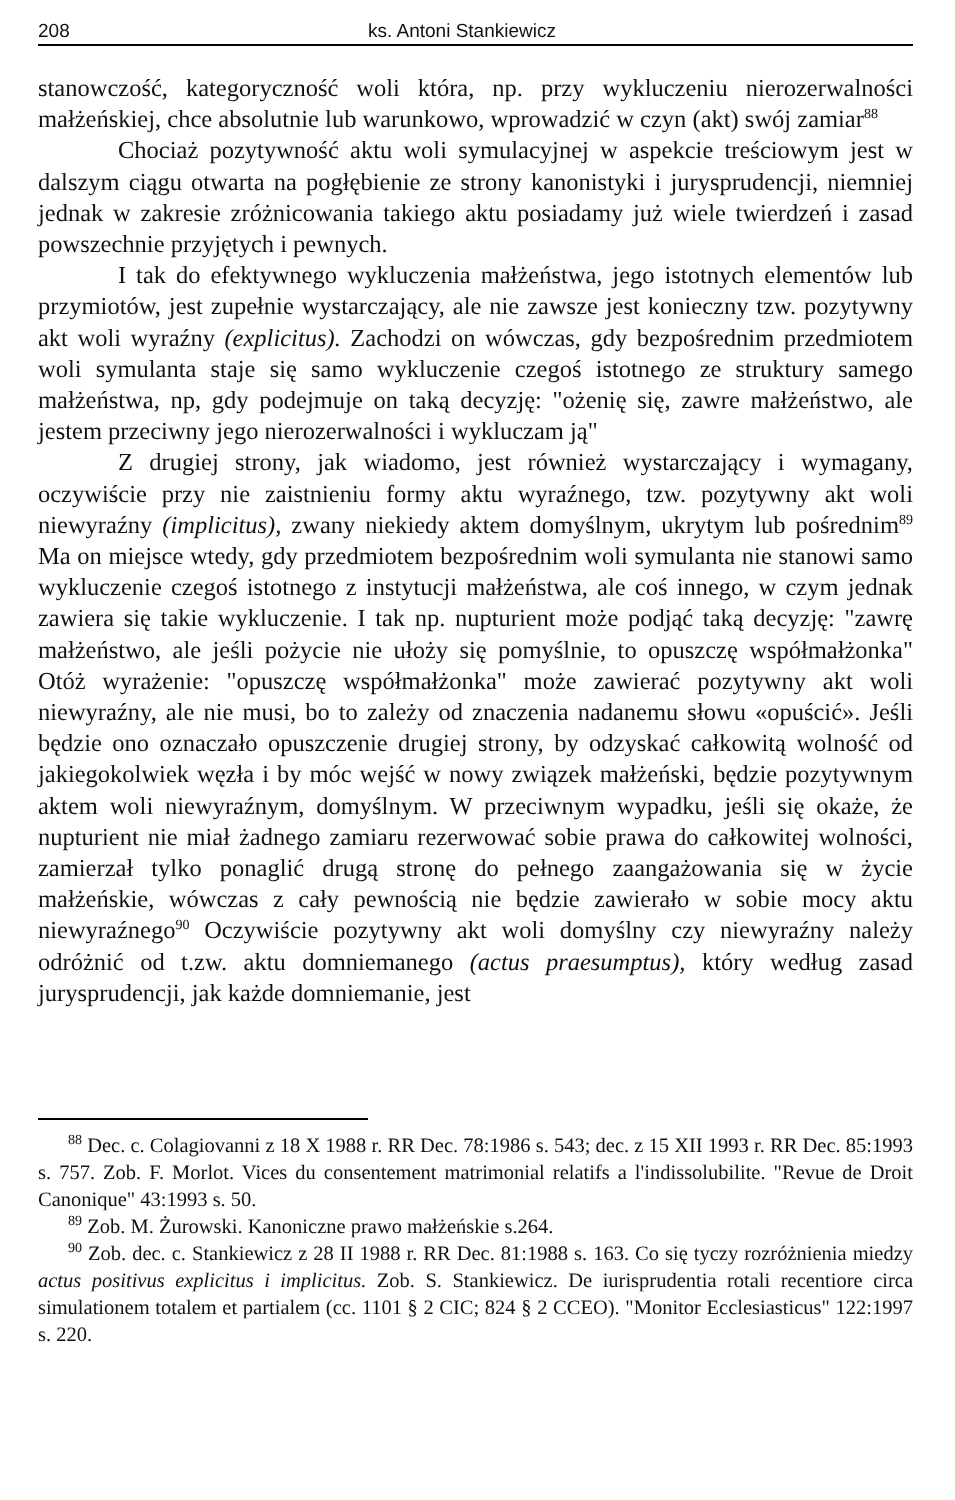208 ks. Antoni Stankiewicz
stanowczość, kategoryczność woli która, np. przy wykluczeniu nierozerwalności małżeńskiej, chce absolutnie lub warunkowo, wprowadzić w czyn (akt) swój zamiar<sup>88</sup>
Chociaż pozytywność aktu woli symulacyjnej w aspekcie treściowym jest w dalszym ciągu otwarta na pogłębienie ze strony kanonistyki i jurysprudencji, niemniej jednak w zakresie zróżnicowania takiego aktu posiadamy już wiele twierdzeń i zasad powszechnie przyjętych i pewnych.
I tak do efektywnego wykluczenia małżeństwa, jego istotnych elementów lub przymiotów, jest zupełnie wystarczający, ale nie zawsze jest konieczny tzw. pozytywny akt woli wyraźny (explicitus). Zachodzi on wówczas, gdy bezpośrednim przedmiotem woli symulanta staje się samo wykluczenie czegoś istotnego ze struktury samego małżeństwa, np, gdy podejmuje on taką decyzję: "ożenię się, zawre małżeństwo, ale jestem przeciwny jego nierozerwalności i wykluczam ją"
Z drugiej strony, jak wiadomo, jest również wystarczający i wymagany, oczywiście przy nie zaistnieniu formy aktu wyraźnego, tzw. pozytywny akt woli niewyraźny (implicitus), zwany niekiedy aktem domyślnym, ukrytym lub pośrednim<sup>89</sup> Ma on miejsce wtedy, gdy przedmiotem bezpośrednim woli symulanta nie stanowi samo wykluczenie czegoś istotnego z instytucji małżeństwa, ale coś innego, w czym jednak zawiera się takie wykluczenie. I tak np. nupturient może podjąć taką decyzję: "zawrę małżeństwo, ale jeśli pożycie nie ułoży się pomyślnie, to opuszczę współmałżonka" Otóż wyrażenie: "opuszczę współmałżonka" może zawierać pozytywny akt woli niewyraźny, ale nie musi, bo to zależy od znaczenia nadanemu słowu «opuścić». Jeśli będzie ono oznaczało opuszczenie drugiej strony, by odzyskać całkowitą wolność od jakiegokolwiek węzła i by móc wejść w nowy związek małżeński, będzie pozytywnym aktem woli niewyraźnym, domyślnym. W przeciwnym wypadku, jeśli się okaże, że nupturient nie miał żadnego zamiaru rezerwować sobie prawa do całkowitej wolności, zamierzał tylko ponaglić drugą stronę do pełnego zaangażowania się w życie małżeńskie, wówczas z cały pewnością nie będzie zawierało w sobie mocy aktu niewyraźnego<sup>90</sup> Oczywiście pozytywny akt woli domyślny czy niewyraźny należy odróżnić od t.zw. aktu domniemanego (actus praesumptus), który według zasad jurysprudencji, jak każde domniemanie, jest
<sup>88</sup> Dec. c. Colagiovanni z 18 X 1988 r. RR Dec. 78:1986 s. 543; dec. z 15 XII 1993 r. RR Dec. 85:1993 s. 757. Zob. F. Morlot. Vices du consentement matrimonial relatifs a l'indissolubilite. "Revue de Droit Canonique" 43:1993 s. 50.
<sup>89</sup> Zob. M. Żurowski. Kanoniczne prawo małżeńskie s.264.
<sup>90</sup> Zob. dec. c. Stankiewicz z 28 II 1988 r. RR Dec. 81:1988 s. 163. Co się tyczy rozróżnienia miedzy actus positivus explicitus i implicitus. Zob. S. Stankiewicz. De iurisprudentia rotali recentiore circa simulationem totalem et partialem (cc. 1101 § 2 CIC; 824 § 2 CCEO). "Monitor Ecclesiasticus" 122:1997 s. 220.